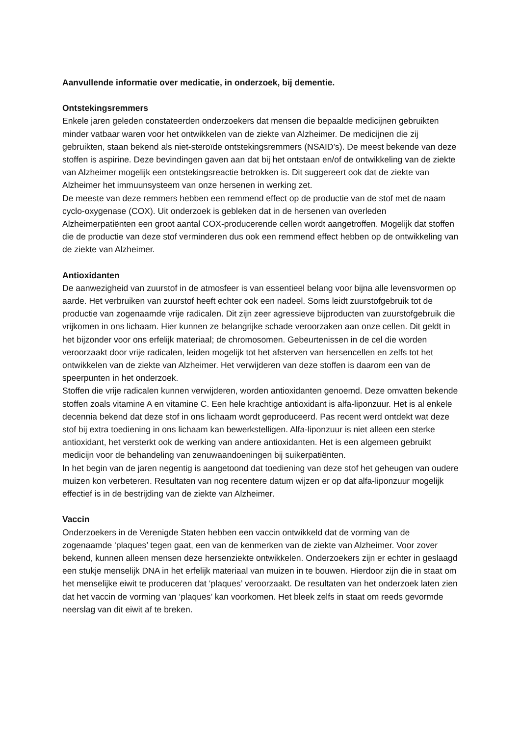Aanvullende informatie over medicatie, in onderzoek, bij dementie.
Ontstekingsremmers
Enkele jaren geleden constateerden onderzoekers dat mensen die bepaalde medicijnen gebruikten minder vatbaar waren voor het ontwikkelen van de ziekte van Alzheimer. De medicijnen die zij gebruikten, staan bekend als niet-steroïde ontstekingsremmers (NSAID’s). De meest bekende van deze stoffen is aspirine. Deze bevindingen gaven aan dat bij het ontstaan en/of de ontwikkeling van de ziekte van Alzheimer mogelijk een ontstekingsreactie betrokken is. Dit suggereert ook dat de ziekte van Alzheimer het immuunsysteem van onze hersenen in werking zet.
De meeste van deze remmers hebben een remmend effect op de productie van de stof met de naam cyclo-oxygenase (COX). Uit onderzoek is gebleken dat in de hersenen van overleden Alzheimerpatiënten een groot aantal COX-producerende cellen wordt aangetroffen. Mogelijk dat stoffen die de productie van deze stof verminderen dus ook een remmend effect hebben op de ontwikkeling van de ziekte van Alzheimer.
Antioxidanten
De aanwezigheid van zuurstof in de atmosfeer is van essentieel belang voor bijna alle levensvormen op aarde. Het verbruiken van zuurstof heeft echter ook een nadeel. Soms leidt zuurstofgebruik tot de productie van zogenaamde vrije radicalen. Dit zijn zeer agressieve bijproducten van zuurstofgebruik die vrijkomen in ons lichaam. Hier kunnen ze belangrijke schade veroorzaken aan onze cellen. Dit geldt in het bijzonder voor ons erfelijk materiaal; de chromosomen. Gebeurtenissen in de cel die worden veroorzaakt door vrije radicalen, leiden mogelijk tot het afsterven van hersencellen en zelfs tot het ontwikkelen van de ziekte van Alzheimer. Het verwijderen van deze stoffen is daarom een van de speerpunten in het onderzoek.
Stoffen die vrije radicalen kunnen verwijderen, worden antioxidanten genoemd. Deze omvatten bekende stoffen zoals vitamine A en vitamine C. Een hele krachtige antioxidant is alfa-liponzuur. Het is al enkele decennia bekend dat deze stof in ons lichaam wordt geproduceerd. Pas recent werd ontdekt wat deze stof bij extra toediening in ons lichaam kan bewerkstelligen. Alfa-liponzuur is niet alleen een sterke antioxidant, het versterkt ook de werking van andere antioxidanten. Het is een algemeen gebruikt medicijn voor de behandeling van zenuwaandoeningen bij suikerpatiënten.
In het begin van de jaren negentig is aangetoond dat toediening van deze stof het geheugen van oudere muizen kon verbeteren. Resultaten van nog recentere datum wijzen er op dat alfa-liponzuur mogelijk effectief is in de bestrijding van de ziekte van Alzheimer.
Vaccin
Onderzoekers in de Verenigde Staten hebben een vaccin ontwikkeld dat de vorming van de zogenaamde ‘plaques’ tegen gaat, een van de kenmerken van de ziekte van Alzheimer. Voor zover bekend, kunnen alleen mensen deze hersenziekte ontwikkelen. Onderzoekers zijn er echter in geslaagd een stukje menselijk DNA in het erfelijk materiaal van muizen in te bouwen. Hierdoor zijn die in staat om het menselijke eiwit te produceren dat ‘plaques’ veroorzaakt. De resultaten van het onderzoek laten zien dat het vaccin de vorming van ‘plaques’ kan voorkomen. Het bleek zelfs in staat om reeds gevormde neerslag van dit eiwit af te breken.